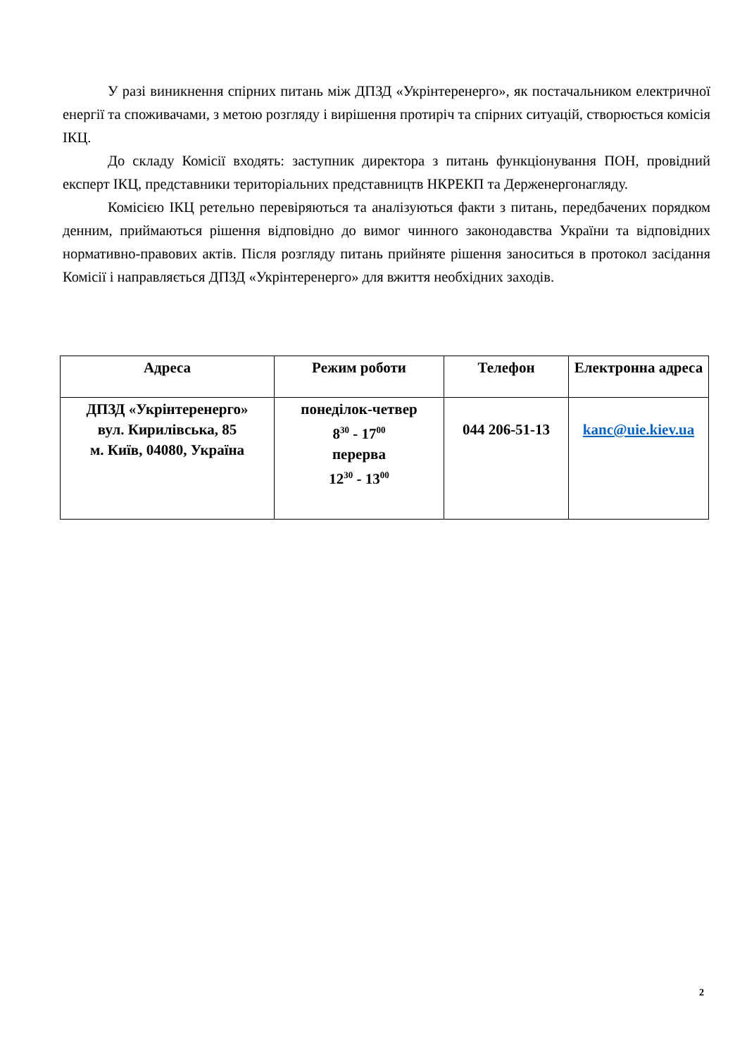У разі виникнення спірних питань між ДПЗД «Укрінтеренерго», як постачальником електричної енергії та споживачами, з метою розгляду і вирішення протиріч та спірних ситуацій, створюється комісія ІКЦ.
До складу Комісії входять: заступник директора з питань функціонування ПОН, провідний експерт ІКЦ, представники територіальних представництв НКРЕКП та Держенергонагляду.
Комісією ІКЦ ретельно перевіряються та аналізуються факти з питань, передбачених порядком денним, приймаються рішення відповідно до вимог чинного законодавства України та відповідних нормативно-правових актів. Після розгляду питань прийняте рішення заноситься в протокол засідання Комісії і направляється ДПЗД «Укрінтеренерго» для вжиття необхідних заходів.
| Адреса | Режим роботи | Телефон | Електронна адреса |
| --- | --- | --- | --- |
| ДПЗД «Укрінтеренерго» вул. Кирилівська, 85 м. Київ, 04080, Україна | понеділок-четвер 8<sup>30</sup> - 17<sup>00</sup> перерва 12<sup>30</sup> - 13<sup>00</sup> | 044 206-51-13 | kanc@uie.kiev.ua |
2